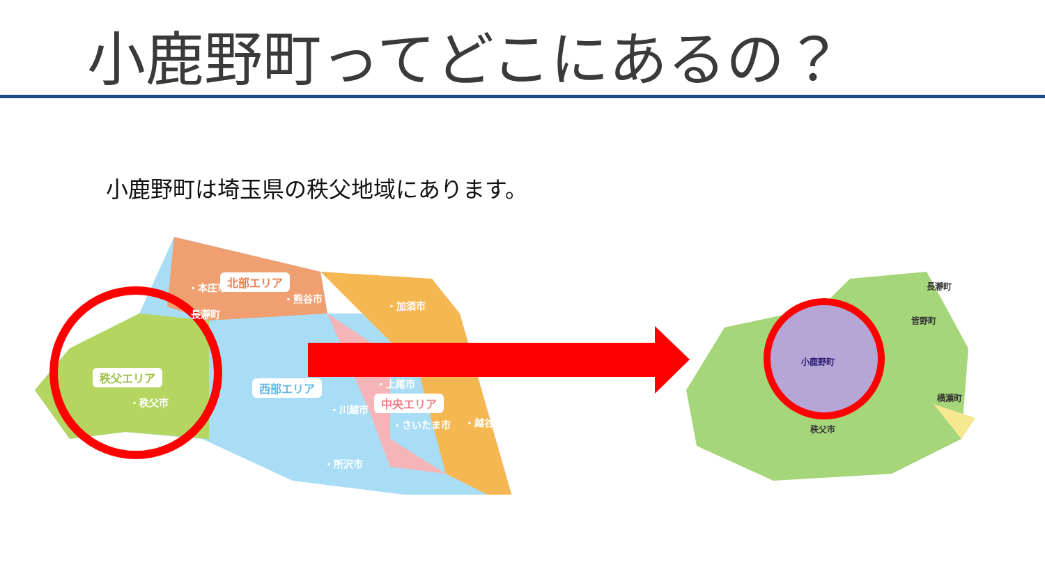小鹿野町ってどこにあるの？
小鹿野町は埼玉県の秩父地域にあります。
北部エリア
秩父エリア
西部エリア
中央エリア
・本庄市
・熊谷市
・加須市
長瀞町
・上尾市
・秩父市
・川越市
・さいたま市 ・越谷市
・所沢市
長瀞町
皆野町
小鹿野町
横瀬町
秩父市